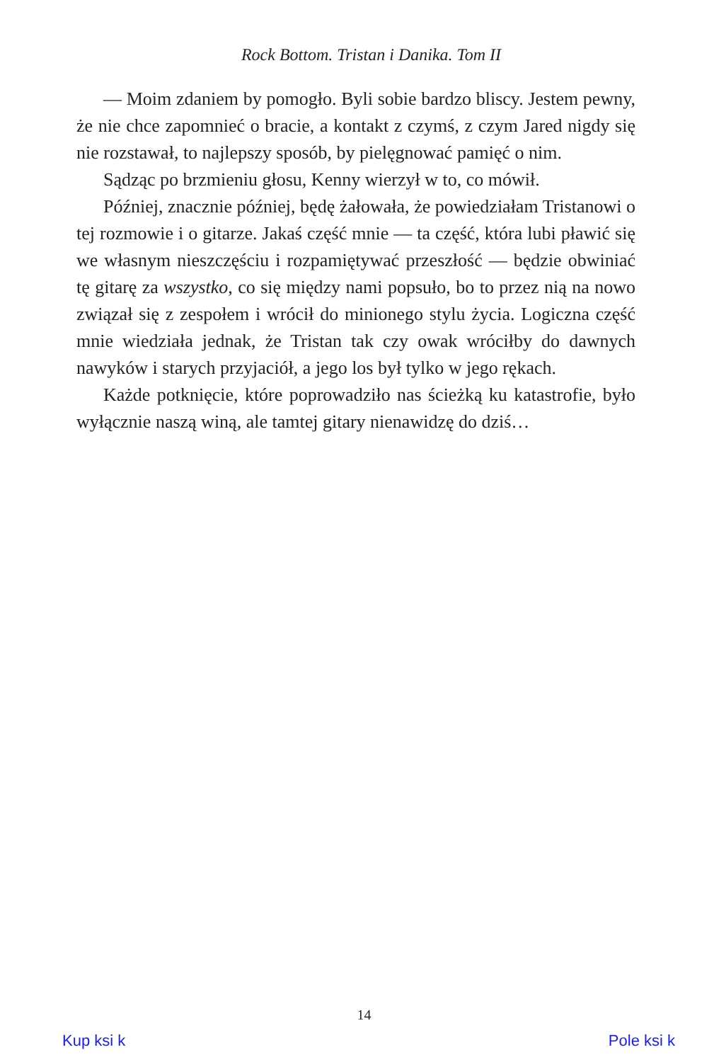Rock Bottom. Tristan i Danika. Tom II
— Moim zdaniem by pomogło. Byli sobie bardzo bliscy. Jestem pewny, że nie chce zapomnieć o bracie, a kontakt z czymś, z czym Jared nigdy się nie rozstawał, to najlepszy sposób, by pielęgnować pamięć o nim.
Sądząc po brzmieniu głosu, Kenny wierzył w to, co mówił.
Później, znacznie później, będę żałowała, że powiedziałam Tristanowi o tej rozmowie i o gitarze. Jakaś część mnie — ta część, która lubi pławić się we własnym nieszczęściu i rozpamiętywać przeszłość — będzie obwiniać tę gitarę za wszystko, co się między nami popsuło, bo to przez nią na nowo związał się z zespołem i wrócił do minionego stylu życia. Logiczna część mnie wiedziała jednak, że Tristan tak czy owak wróciłby do dawnych nawyków i starych przyjaciół, a jego los był tylko w jego rękach.
Każde potknięcie, które poprowadziło nas ścieżką ku katastrofie, było wyłącznie naszą winą, ale tamtej gitary nienawidzę do dziś…
14
Kup ksi k Pole ksi k